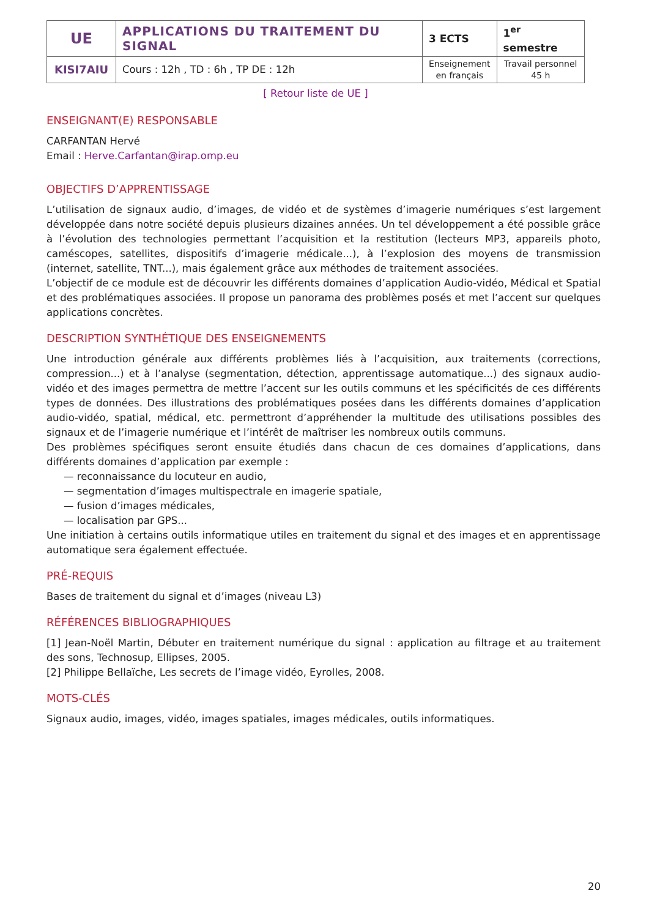| UE | APPLICATIONS DU TRAITEMENT DU SIGNAL | 3 ECTS | 1<sup>er</sup> semestre |
| KISI7AIU | Cours : 12h , TD : 6h , TP DE : 12h | Enseignement en français | Travail personnel 45 h |
[ Retour liste de UE ]
ENSEIGNANT(E) RESPONSABLE
CARFANTAN Hervé
Email : Herve.Carfantan@irap.omp.eu
OBJECTIFS D’APPRENTISSAGE
L’utilisation de signaux audio, d’images, de vidéo et de systèmes d’imagerie numériques s’est largement développée dans notre société depuis plusieurs dizaines années. Un tel développement a été possible grâce à l’évolution des technologies permettant l’acquisition et la restitution (lecteurs MP3, appareils photo, caméscopes, satellites, dispositifs d’imagerie médicale...), à l’explosion des moyens de transmission (internet, satellite, TNT...), mais également grâce aux méthodes de traitement associées.
L’objectif de ce module est de découvrir les différents domaines d’application Audio-vidéo, Médical et Spatial et des problématiques associées. Il propose un panorama des problèmes posés et met l’accent sur quelques applications concrètes.
DESCRIPTION SYNTHÉTIQUE DES ENSEIGNEMENTS
Une introduction générale aux différents problèmes liés à l’acquisition, aux traitements (corrections, compression...) et à l’analyse (segmentation, détection, apprentissage automatique...) des signaux audio-vidéo et des images permettra de mettre l’accent sur les outils communs et les spécificités de ces différents types de données. Des illustrations des problématiques posées dans les différents domaines d’application audio-vidéo, spatial, médical, etc. permettront d’appréhender la multitude des utilisations possibles des signaux et de l’imagerie numérique et l’intérêt de maîtriser les nombreux outils communs.
Des problèmes spécifiques seront ensuite étudiés dans chacun de ces domaines d’applications, dans différents domaines d’application par exemple :
— reconnaissance du locuteur en audio,
— segmentation d’images multispectrale en imagerie spatiale,
— fusion d’images médicales,
— localisation par GPS...
Une initiation à certains outils informatique utiles en traitement du signal et des images et en apprentissage automatique sera également effectuée.
PRÉ-REQUIS
Bases de traitement du signal et d’images (niveau L3)
RÉFÉRENCES BIBLIOGRAPHIQUES
[1] Jean-Noël Martin, Débuter en traitement numérique du signal : application au filtrage et au traitement des sons, Technosup, Ellipses, 2005.
[2] Philippe Bellaïche, Les secrets de l’image vidéo, Eyrolles, 2008.
MOTS-CLÉS
Signaux audio, images, vidéo, images spatiales, images médicales, outils informatiques.
20